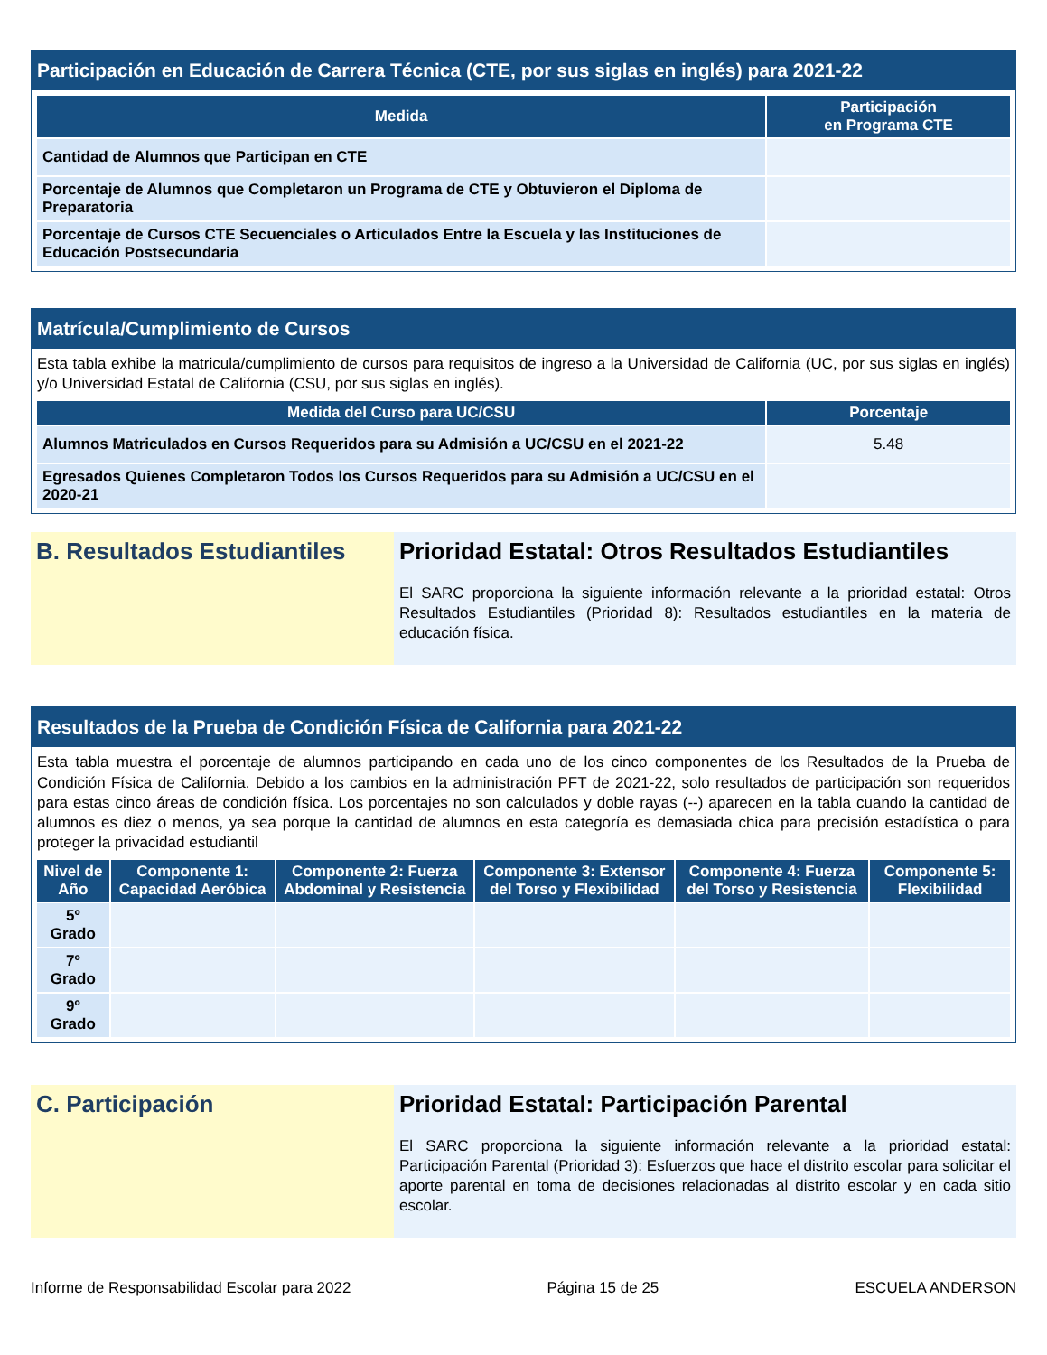Participación en Educación de Carrera Técnica (CTE, por sus siglas en inglés) para 2021-22
| Medida | Participación en Programa CTE |
| --- | --- |
| Cantidad de Alumnos que Participan en CTE | |
| Porcentaje de Alumnos que Completaron un Programa de CTE y Obtuvieron el Diploma de Preparatoria | |
| Porcentaje de Cursos CTE Secuenciales o Articulados Entre la Escuela y las Instituciones de Educación Postsecundaria | |
Matrícula/Cumplimiento de Cursos
Esta tabla exhibe la matricula/cumplimiento de cursos para requisitos de ingreso a la Universidad de California (UC, por sus siglas en inglés) y/o Universidad Estatal de California (CSU, por sus siglas en inglés).
| Medida del Curso para UC/CSU | Porcentaje |
| --- | --- |
| Alumnos Matriculados en Cursos Requeridos para su Admisión a UC/CSU en el 2021-22 | 5.48 |
| Egresados Quienes Completaron Todos los Cursos Requeridos para su Admisión a UC/CSU en el 2020-21 | |
B. Resultados Estudiantiles
Prioridad Estatal: Otros Resultados Estudiantiles
El SARC proporciona la siguiente información relevante a la prioridad estatal: Otros Resultados Estudiantiles (Prioridad 8): Resultados estudiantiles en la materia de educación física.
Resultados de la Prueba de Condición Física de California para 2021-22
Esta tabla muestra el porcentaje de alumnos participando en cada uno de los cinco componentes de los Resultados de la Prueba de Condición Física de California. Debido a los cambios en la administración PFT de 2021-22, solo resultados de participación son requeridos para estas cinco áreas de condición física. Los porcentajes no son calculados y doble rayas (--) aparecen en la tabla cuando la cantidad de alumnos es diez o menos, ya sea porque la cantidad de alumnos en esta categoría es demasiada chica para precisión estadística o para proteger la privacidad estudiantil
| Nivel de Año | Componente 1: Capacidad Aeróbica | Componente 2: Fuerza Abdominal y Resistencia | Componente 3: Extensor del Torso y Flexibilidad | Componente 4: Fuerza del Torso y Resistencia | Componente 5: Flexibilidad |
| --- | --- | --- | --- | --- | --- |
| 5º Grado | | | | | |
| 7º Grado | | | | | |
| 9º Grado | | | | | |
C. Participación Prioridad Estatal: Participación Parental
El SARC proporciona la siguiente información relevante a la prioridad estatal: Participación Parental (Prioridad 3): Esfuerzos que hace el distrito escolar para solicitar el aporte parental en toma de decisiones relacionadas al distrito escolar y en cada sitio escolar.
Informe de Responsabilidad Escolar para 2022 Página 15 de 25 ESCUELA ANDERSON